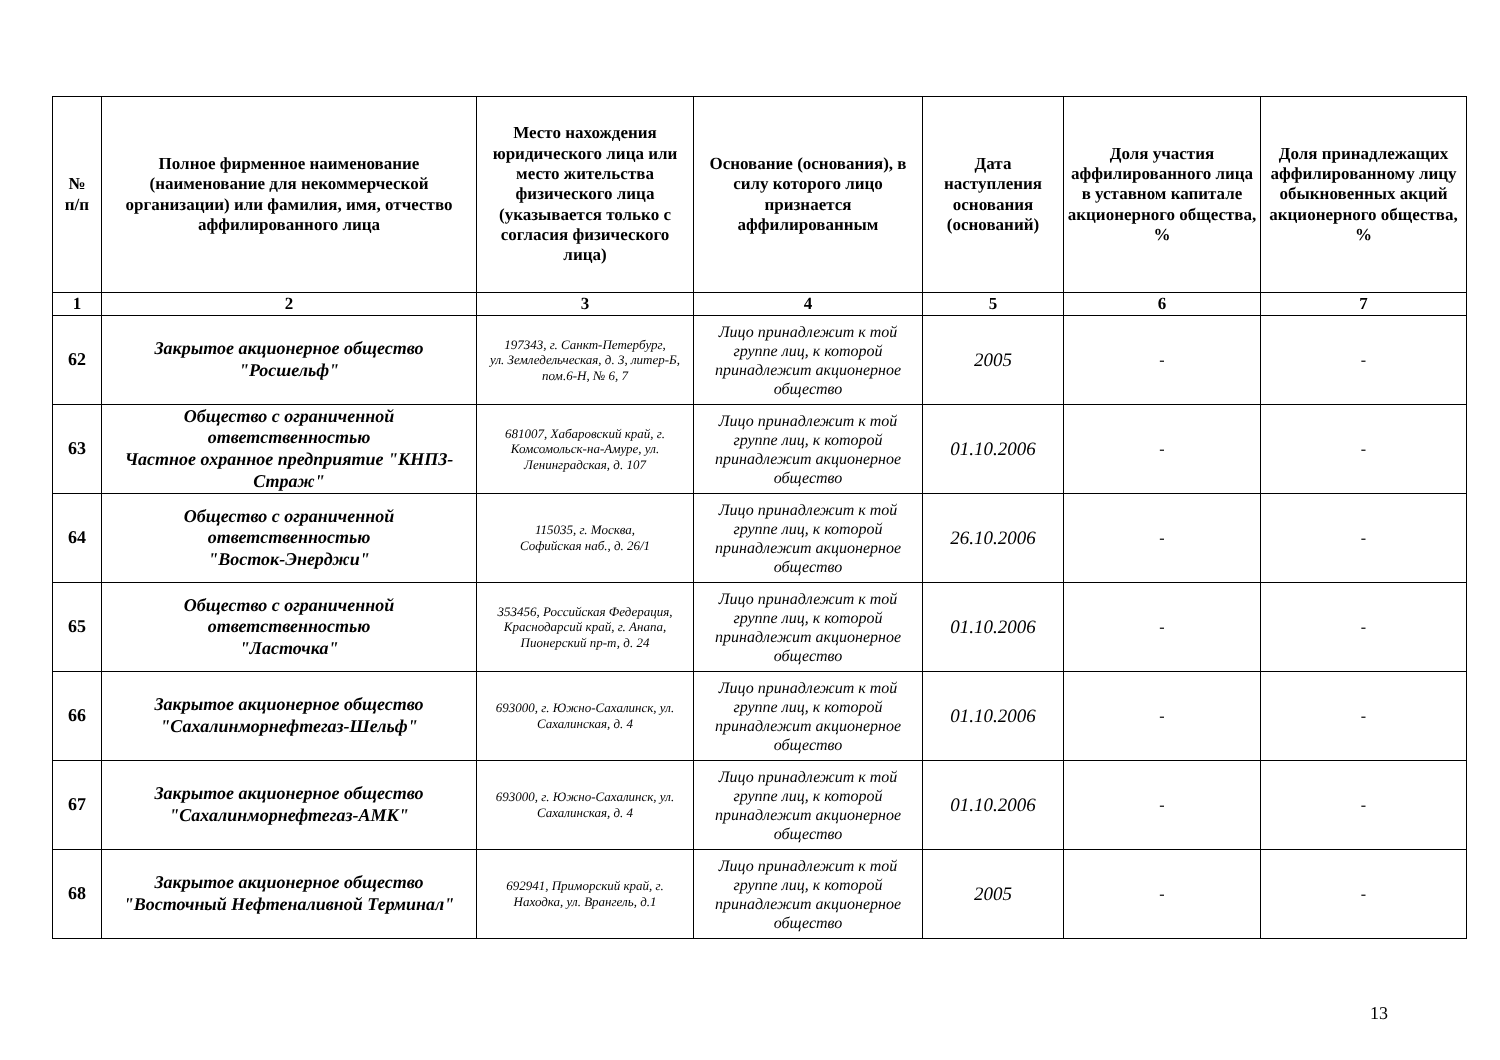| № п/п | Полное фирменное наименование (наименование для некоммерческой организации) или фамилия, имя, отчество аффилированного лица | Место нахождения юридического лица или место жительства физического лица (указывается только с согласия физического лица) | Основание (основания), в силу которого лицо признается аффилированным | Дата наступления основания (оснований) | Доля участия аффилированного лица в уставном капитале акционерного общества, % | Доля принадлежащих аффилированному лицу обыкновенных акций акционерного общества, % |
| --- | --- | --- | --- | --- | --- | --- |
| 1 | 2 | 3 | 4 | 5 | 6 | 7 |
| 62 | Закрытое акционерное общество "Росшельф" | 197343, г. Санкт-Петербург, ул. Земледельческая, д. 3, литер-Б, пом.6-Н, № 6, 7 | Лицо принадлежит к той группе лиц, к которой принадлежит акционерное общество | 2005 | - | - |
| 63 | Общество с ограниченной ответственностью Частное охранное предприятие "КНПЗ-Страж" | 681007, Хабаровский край, г. Комсомольск-на-Амуре, ул. Ленинградская, д. 107 | Лицо принадлежит к той группе лиц, к которой принадлежит акционерное общество | 01.10.2006 | - | - |
| 64 | Общество с ограниченной ответственностью "Восток-Энерджи" | 115035, г. Москва, Софийская наб., д. 26/1 | Лицо принадлежит к той группе лиц, к которой принадлежит акционерное общество | 26.10.2006 | - | - |
| 65 | Общество с ограниченной ответственностью "Ласточка" | 353456, Российская Федерация, Краснодарсий край, г. Анапа, Пионерский пр-т, д. 24 | Лицо принадлежит к той группе лиц, к которой принадлежит акционерное общество | 01.10.2006 | - | - |
| 66 | Закрытое акционерное общество "Сахалинморнефтегаз-Шельф" | 693000, г. Южно-Сахалинск, ул. Сахалинская, д. 4 | Лицо принадлежит к той группе лиц, к которой принадлежит акционерное общество | 01.10.2006 | - | - |
| 67 | Закрытое акционерное общество "Сахалинморнефтегаз-АМК" | 693000, г. Южно-Сахалинск, ул. Сахалинская, д. 4 | Лицо принадлежит к той группе лиц, к которой принадлежит акционерное общество | 01.10.2006 | - | - |
| 68 | Закрытое акционерное общество "Восточный Нефтеналивной Терминал" | 692941, Приморский край, г. Находка, ул. Врангель, д.1 | Лицо принадлежит к той группе лиц, к которой принадлежит акционерное общество | 2005 | - | - |
13